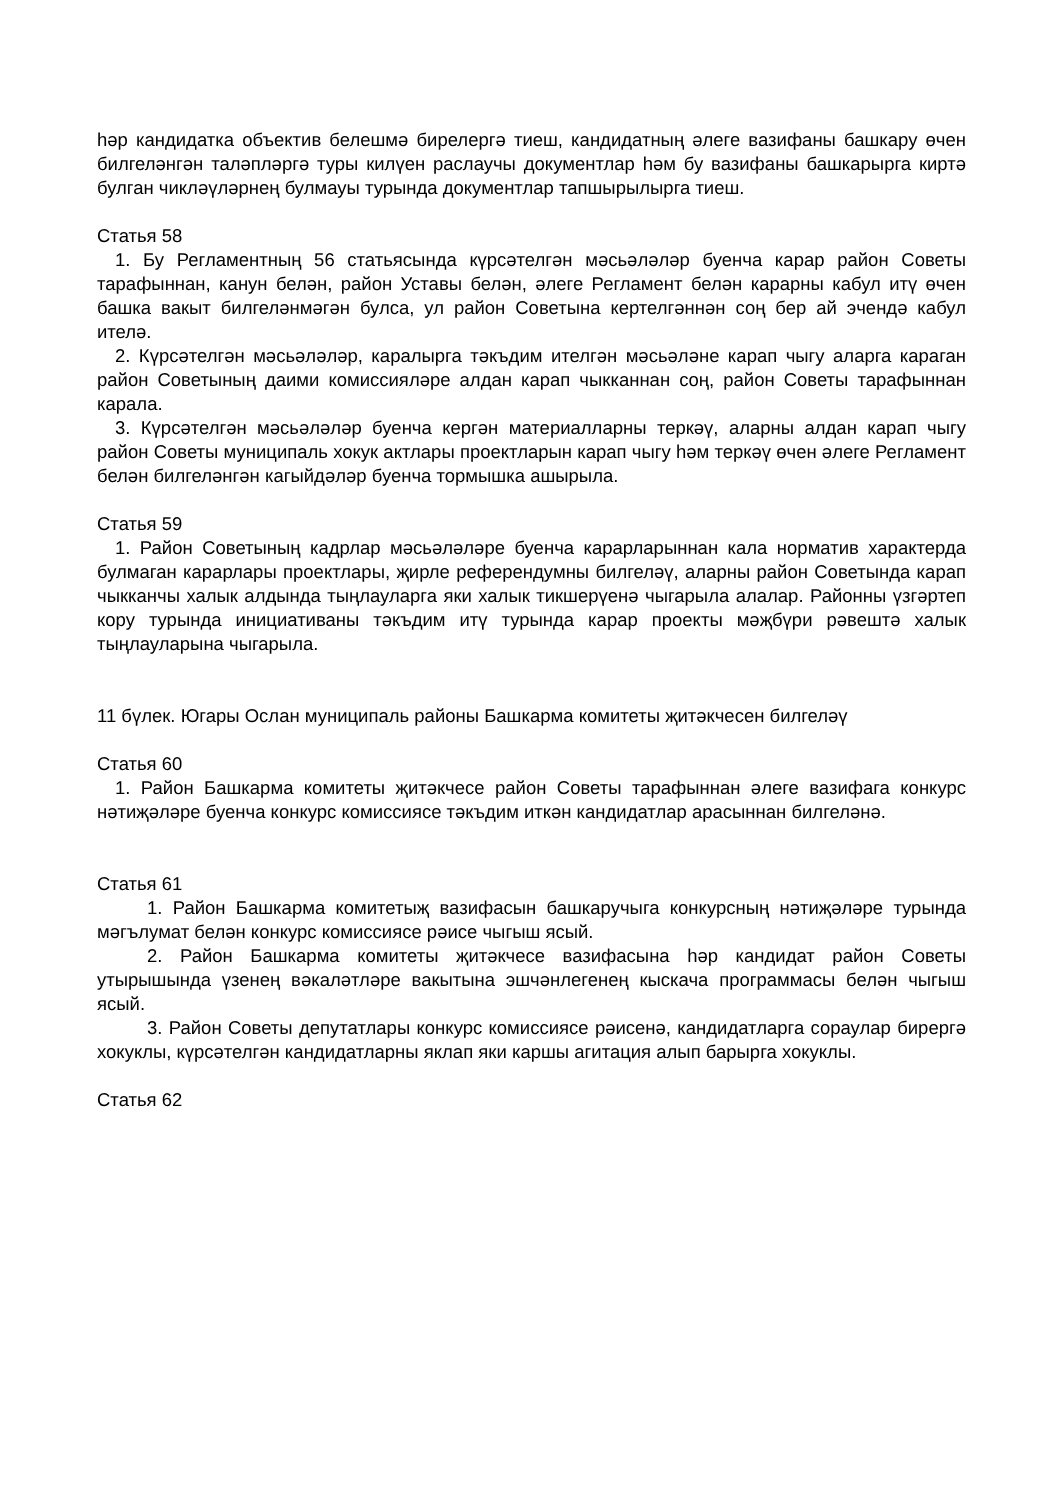һәр кандидатка объектив белешмә бирелергә тиеш, кандидатның әлеге вазифаны башкару өчен билгеләнгән таләпләргә туры килүен раслаучы документлар һәм бу вазифаны башкарырга киртә булган чикләүләрнең булмауы турында документлар тапшырылырга тиеш.
Статья 58
1. Бу Регламентның 56 статьясында күрсәтелгән мәсьәләләр буенча карар район Советы тарафыннан, канун белән, район Уставы белән, әлеге Регламент белән карарны кабул итү өчен башка вакыт билгеләнмәгән булса, ул район Советына кертелгәннән соң бер ай эчендә кабул ителә.
2. Күрсәтелгән мәсьәләләр, каралырга тәкъдим ителгән мәсьәләне карап чыгу аларга караган район Советының даими комиссияләре алдан карап чыкканнан соң, район Советы тарафыннан карала.
3. Күрсәтелгән мәсьәләләр буенча кергән материалларны теркәү, аларны алдан карап чыгу район Советы муниципаль хокук актлары проектларын карап чыгу һәм теркәү өчен әлеге Регламент белән билгеләнгән кагыйдәләр буенча тормышка ашырыла.
Статья 59
1. Район Советының кадрлар мәсьәләләре буенча карарларыннан кала норматив характерда булмаган карарлары проектлары, җирле референдумны билгеләү, аларны район Советында карап чыкканчы халык алдында тыңлауларга яки халык тикшерүенә чыгарыла алалар. Районны үзгәртеп кору турында инициативаны тәкъдим итү турында карар проекты мәҗбүри рәвештә халык тыңлауларына чыгарыла.
11 бүлек. Югары Ослан муниципаль районы Башкарма комитеты җитәкчесен билгеләү
Статья 60
1. Район Башкарма комитеты җитәкчесе район Советы тарафыннан әлеге вазифага конкурс нәтиҗәләре буенча конкурс комиссиясе тәкъдим иткән кандидатлар арасыннан билгеләнә.
Статья 61
1. Район Башкарма комитетыҗ вазифасын башкаручыга конкурсның нәтиҗәләре турында мәгълумат белән конкурс комиссиясе рәисе чыгыш ясый.
2. Район Башкарма комитеты җитәкчесе вазифасына һәр кандидат район Советы утырышында үзенең вәкаләтләре вакытына эшчәнлегенең кыскача программасы белән чыгыш ясый.
3. Район Советы депутатлары конкурс комиссиясе рәисенә, кандидатларга сораулар бирергә хокуклы, күрсәтелгән кандидатларны яклап яки каршы агитация алып барырга хокуклы.
Статья 62